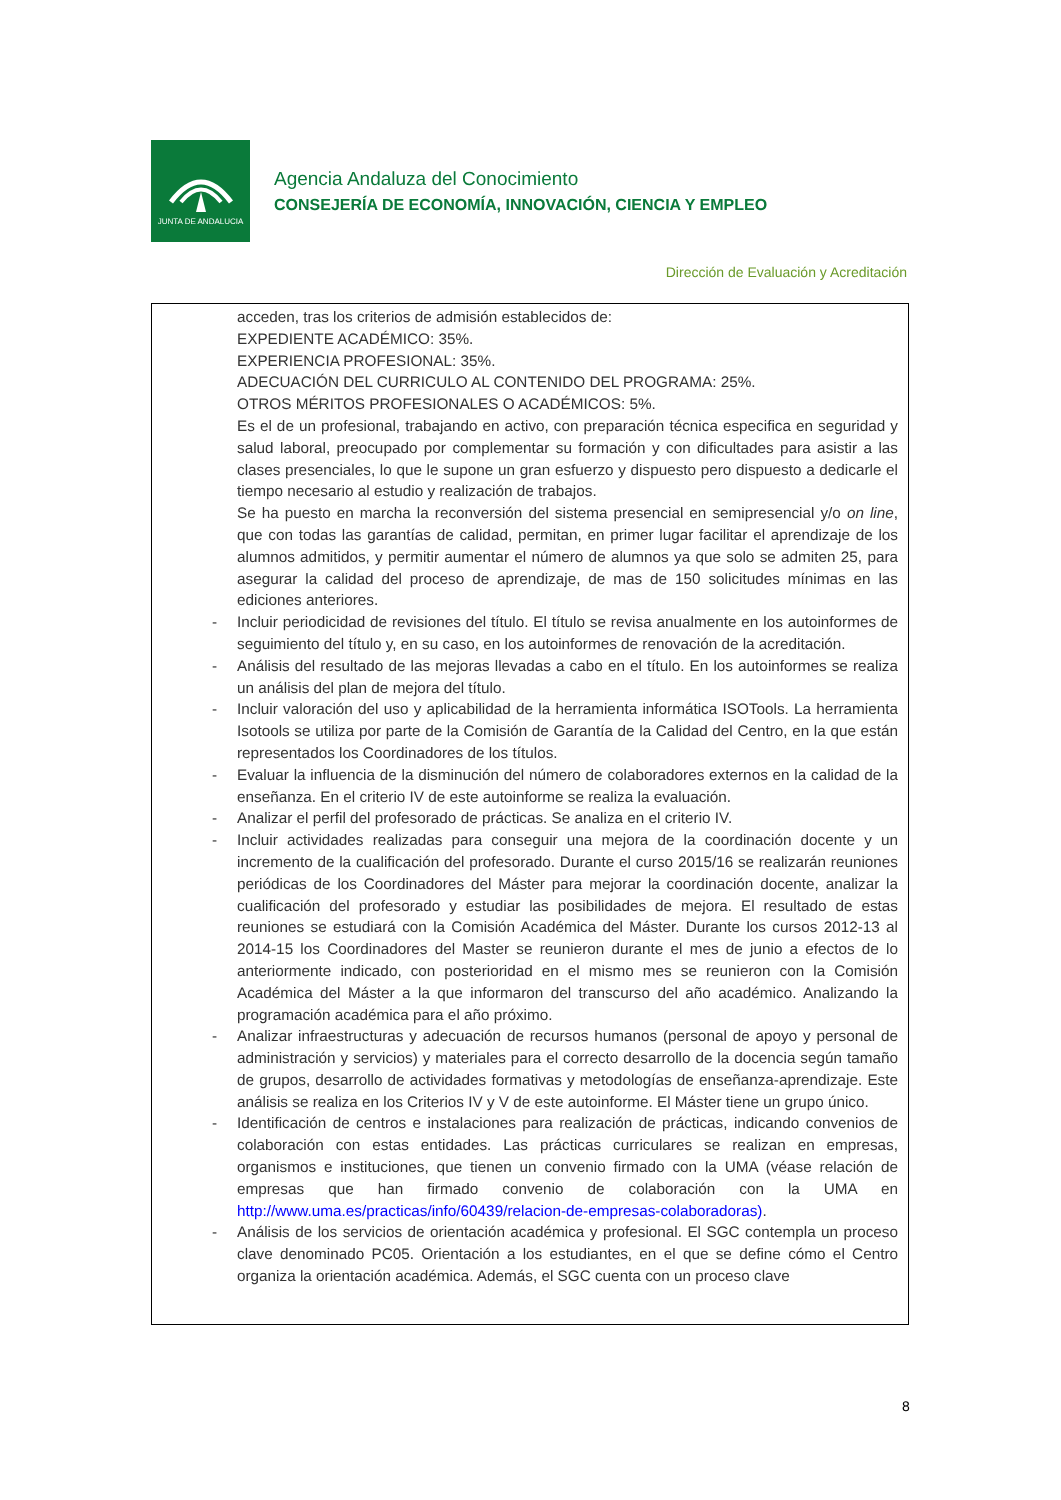JUNTA DE ANDALUCIA
Agencia Andaluza del Conocimiento
CONSEJERÍA DE ECONOMÍA, INNOVACIÓN, CIENCIA Y EMPLEO
Dirección de Evaluación y Acreditación
acceden, tras los criterios de admisión establecidos de:
EXPEDIENTE ACADÉMICO: 35%.
EXPERIENCIA PROFESIONAL: 35%.
ADECUACIÓN DEL CURRICULO AL CONTENIDO DEL PROGRAMA: 25%.
OTROS MÉRITOS PROFESIONALES O ACADÉMICOS: 5%.
Es el de un profesional, trabajando en activo, con preparación técnica especifica en seguridad y salud laboral, preocupado por complementar su formación y con dificultades para asistir a las clases presenciales, lo que le supone un gran esfuerzo y dispuesto pero dispuesto a dedicarle el tiempo necesario al estudio y realización de trabajos.
Se ha puesto en marcha la reconversión del sistema presencial en semipresencial y/o on line, que con todas las garantías de calidad, permitan, en primer lugar facilitar el aprendizaje de los alumnos admitidos, y permitir aumentar el número de alumnos ya que solo se admiten 25, para asegurar la calidad del proceso de aprendizaje, de mas de 150 solicitudes mínimas en las ediciones anteriores.
- Incluir periodicidad de revisiones del título. El título se revisa anualmente en los autoinformes de seguimiento del título y, en su caso, en los autoinformes de renovación de la acreditación.
- Análisis del resultado de las mejoras llevadas a cabo en el título. En los autoinformes se realiza un análisis del plan de mejora del título.
- Incluir valoración del uso y aplicabilidad de la herramienta informática ISOTools. La herramienta Isotools se utiliza por parte de la Comisión de Garantía de la Calidad del Centro, en la que están representados los Coordinadores de los títulos.
- Evaluar la influencia de la disminución del número de colaboradores externos en la calidad de la enseñanza. En el criterio IV de este autoinforme se realiza la evaluación.
- Analizar el perfil del profesorado de prácticas. Se analiza en el criterio IV.
- Incluir actividades realizadas para conseguir una mejora de la coordinación docente y un incremento de la cualificación del profesorado. Durante el curso 2015/16 se realizarán reuniones periódicas de los Coordinadores del Máster para mejorar la coordinación docente, analizar la cualificación del profesorado y estudiar las posibilidades de mejora. El resultado de estas reuniones se estudiará con la Comisión Académica del Máster. Durante los cursos 2012-13 al 2014-15 los Coordinadores del Master se reunieron durante el mes de junio a efectos de lo anteriormente indicado, con posterioridad en el mismo mes se reunieron con la Comisión Académica del Máster a la que informaron del transcurso del año académico. Analizando la programación académica para el año próximo.
- Analizar infraestructuras y adecuación de recursos humanos (personal de apoyo y personal de administración y servicios) y materiales para el correcto desarrollo de la docencia según tamaño de grupos, desarrollo de actividades formativas y metodologías de enseñanza-aprendizaje. Este análisis se realiza en los Criterios IV y V de este autoinforme. El Máster tiene un grupo único.
- Identificación de centros e instalaciones para realización de prácticas, indicando convenios de colaboración con estas entidades. Las prácticas curriculares se realizan en empresas, organismos e instituciones, que tienen un convenio firmado con la UMA (véase relación de empresas que han firmado convenio de colaboración con la UMA en http://www.uma.es/practicas/info/60439/relacion-de-empresas-colaboradoras).
- Análisis de los servicios de orientación académica y profesional. El SGC contempla un proceso clave denominado PC05. Orientación a los estudiantes, en el que se define cómo el Centro organiza la orientación académica. Además, el SGC cuenta con un proceso clave
8